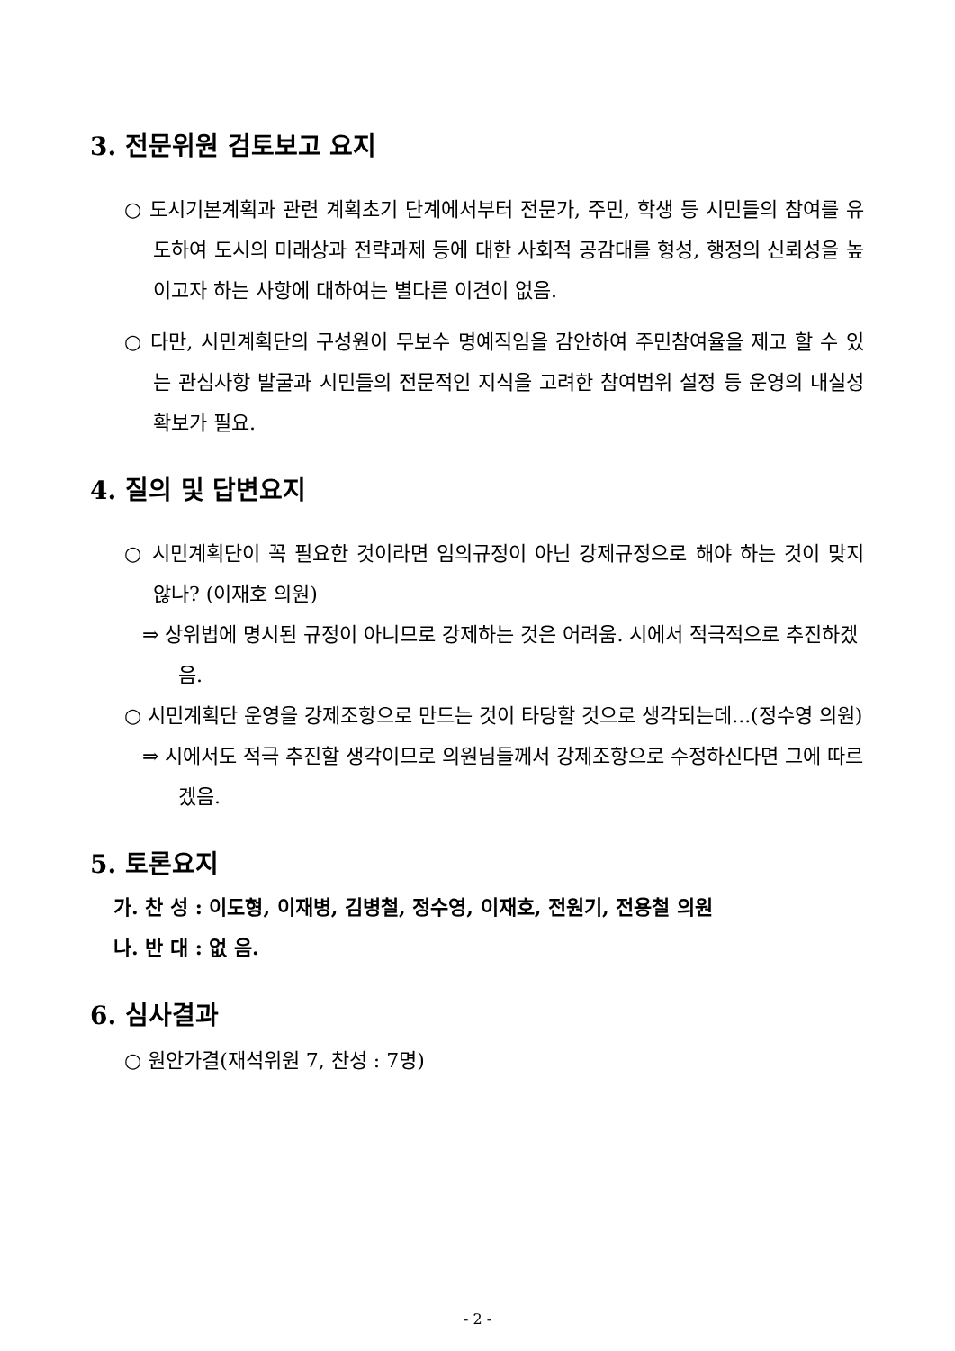3. 전문위원 검토보고 요지
○ 도시기본계획과 관련 계획초기 단계에서부터 전문가, 주민, 학생 등 시민들의 참여를 유도하여 도시의 미래상과 전략과제 등에 대한 사회적 공감대를 형성, 행정의 신뢰성을 높이고자 하는 사항에 대하여는 별다른 이견이 없음.
○ 다만, 시민계획단의 구성원이 무보수 명예직임을 감안하여 주민참여율을 제고 할 수 있는 관심사항 발굴과 시민들의 전문적인 지식을 고려한 참여범위 설정 등 운영의 내실성 확보가 필요.
4. 질의 및 답변요지
○ 시민계획단이 꼭 필요한 것이라면 임의규정이 아닌 강제규정으로 해야 하는 것이 맞지 않나? (이재호 의원)
⇒ 상위법에 명시된 규정이 아니므로 강제하는 것은 어려움. 시에서 적극적으로 추진하겠음.
○ 시민계획단 운영을 강제조항으로 만드는 것이 타당할 것으로 생각되는데...(정수영 의원)
⇒ 시에서도 적극 추진할 생각이므로 의원님들께서 강제조항으로 수정하신다면 그에 따르겠음.
5. 토론요지
가. 찬 성 : 이도형, 이재병, 김병철, 정수영, 이재호, 전원기, 전용철 의원
나. 반 대 : 없 음.
6. 심사결과
○ 원안가결(재석위원 7, 찬성 : 7명)
- 2 -